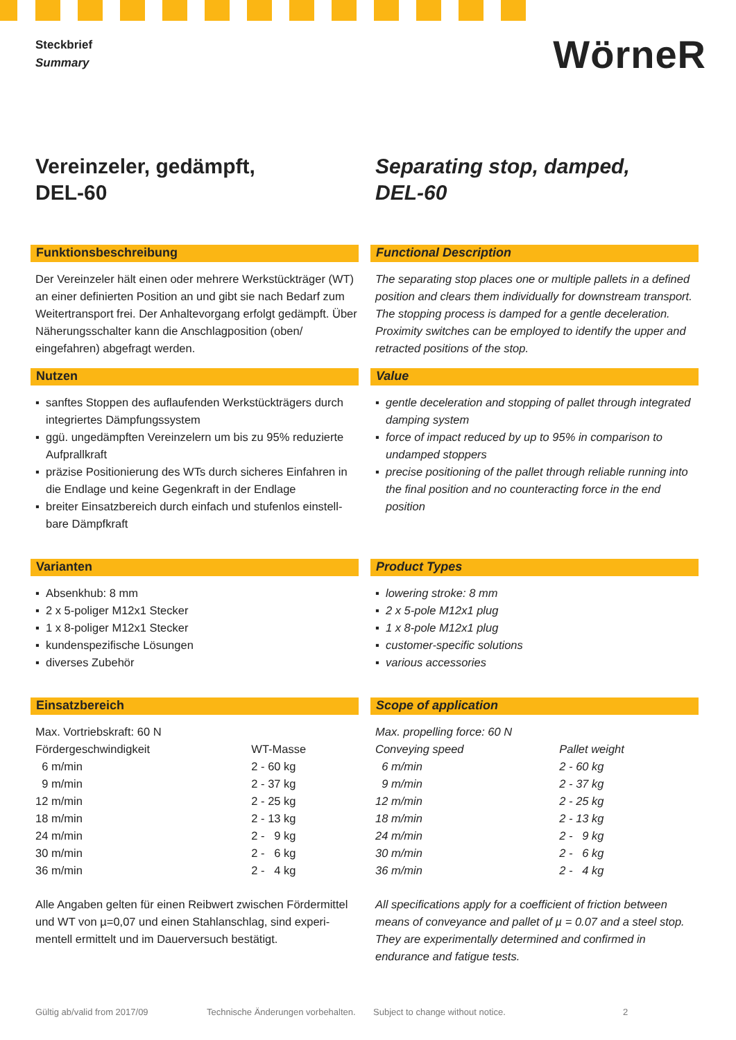Steckbrief
Summary
WörneR
Vereinzeler, gedämpft,
DEL-60
Funktionsbeschreibung
Der Vereinzeler hält einen oder mehrere Werkstückträger (WT) an einer definierten Position an und gibt sie nach Bedarf zum Weitertransport frei. Der Anhaltevorgang erfolgt gedämpft. Über Näherungsschalter kann die Anschlagposition (oben/ eingefahren) abgefragt werden.
Nutzen
▪ sanftes Stoppen des auflaufenden Werkstückträgers durch integriertes Dämpfungssystem
▪ ggü. ungedämpften Vereinzelern um bis zu 95% reduzierte Aufprallkraft
▪ präzise Positionierung des WTs durch sicheres Einfahren in die Endlage und keine Gegenkraft in der Endlage
▪ breiter Einsatzbereich durch einfach und stufenlos einstell-bare Dämpfkraft
Varianten
▪ Absenkhub: 8 mm
▪ 2 x 5-poliger M12x1 Stecker
▪ 1 x 8-poliger M12x1 Stecker
▪ kundenspezifische Lösungen
▪ diverses Zubehör
Einsatzbereich
Max. Vortriebskraft: 60 N
| Fördergeschwindigkeit | WT-Masse |
| 6 m/min | 2 - 60 kg |
| 9 m/min | 2 - 37 kg |
| 12 m/min | 2 - 25 kg |
| 18 m/min | 2 - 13 kg |
| 24 m/min | 2 - 9 kg |
| 30 m/min | 2 - 6 kg |
| 36 m/min | 2 - 4 kg |
Alle Angaben gelten für einen Reibwert zwischen Fördermittel und WT von µ=0,07 und einen Stahlanschlag, sind experi-mentell ermittelt und im Dauerversuch bestätigt.
Separating stop, damped,
DEL-60
Functional Description
The separating stop places one or multiple pallets in a defined position and clears them individually for downstream transport. The stopping process is damped for a gentle deceleration. Proximity switches can be employed to identify the upper and retracted positions of the stop.
Value
▪ gentle deceleration and stopping of pallet through integrated damping system
▪ force of impact reduced by up to 95% in comparison to undamped stoppers
▪ precise positioning of the pallet through reliable running into the final position and no counteracting force in the end position
Product Types
▪ lowering stroke: 8 mm
▪ 2 x 5-pole M12x1 plug
▪ 1 x 8-pole M12x1 plug
▪ customer-specific solutions
▪ various accessories
Scope of application
Max. propelling force: 60 N
| Conveying speed | Pallet weight |
| 6 m/min | 2 - 60 kg |
| 9 m/min | 2 - 37 kg |
| 12 m/min | 2 - 25 kg |
| 18 m/min | 2 - 13 kg |
| 24 m/min | 2 - 9 kg |
| 30 m/min | 2 - 6 kg |
| 36 m/min | 2 - 4 kg |
All specifications apply for a coefficient of friction between means of conveyance and pallet of µ = 0.07 and a steel stop. They are experimentally determined and confirmed in endurance and fatigue tests.
Gültig ab/valid from 2017/09 Technische Änderungen vorbehalten. Subject to change without notice. 2